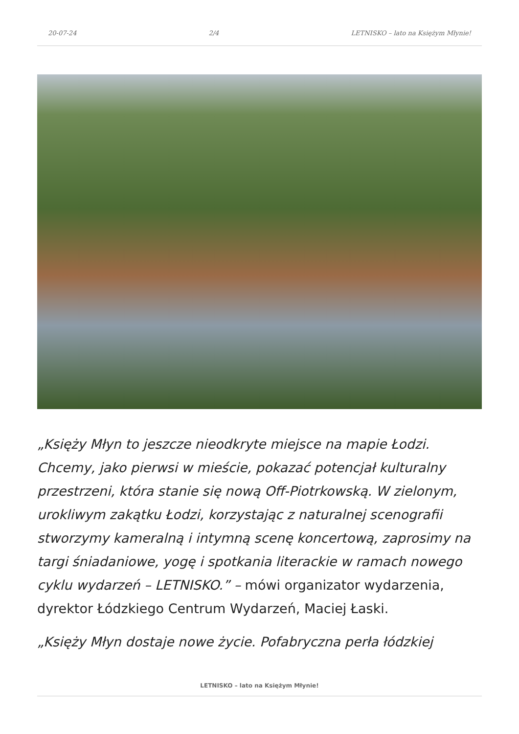20-07-24 2/4 LETNISKO – lato na Księżym Młynie!
„Księży Młyn to jeszcze nieodkryte miejsce na mapie Łodzi. Chcemy, jako pierwsi w mieście, pokazać potencjał kulturalny przestrzeni, która stanie się nową Off-Piotrkowską. W zielonym, urokliwym zakątku Łodzi, korzystając z naturalnej scenografii stworzymy kameralną i intymną scenę koncertową, zaprosimy na targi śniadaniowe, yogę i spotkania literackie w ramach nowego cyklu wydarzeń – LETNISKO.” – mówi organizator wydarzenia, dyrektor Łódzkiego Centrum Wydarzeń, Maciej Łaski.
„Księży Młyn dostaje nowe życie. Pofabryczna perła łódzkiej
LETNISKO – lato na Księżym Młynie!